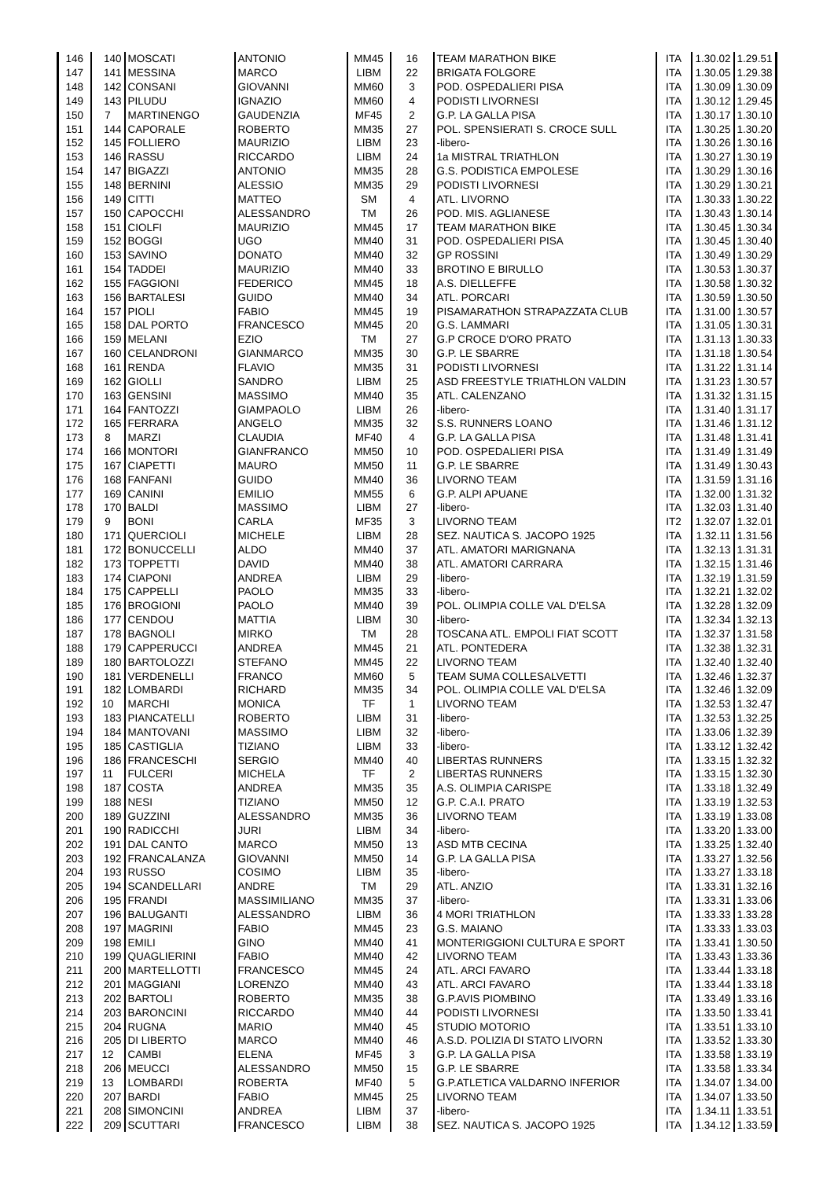| 146 | 140 | MOSCATI | ANTONIO | MM45 | 16 | TEAM MARATHON BIKE | ITA | 1.30.02 | 1.29.51 |
| 147 | 141 | MESSINA | MARCO | LIBM | 22 | BRIGATA FOLGORE | ITA | 1.30.05 | 1.29.38 |
| 148 | 142 | CONSANI | GIOVANNI | MM60 | 3 | POD. OSPEDALIERI PISA | ITA | 1.30.09 | 1.30.09 |
| 149 | 143 | PILUDU | IGNAZIO | MM60 | 4 | PODISTI LIVORNESI | ITA | 1.30.12 | 1.29.45 |
| 150 | 7 | MARTINENGO | GAUDENZIA | MF45 | 2 | G.P. LA GALLA PISA | ITA | 1.30.17 | 1.30.10 |
| 151 | 144 | CAPORALE | ROBERTO | MM35 | 27 | POL. SPENSIERATI S. CROCE SULL | ITA | 1.30.25 | 1.30.20 |
| 152 | 145 | FOLLIERO | MAURIZIO | LIBM | 23 | -libero- | ITA | 1.30.26 | 1.30.16 |
| 153 | 146 | RASSU | RICCARDO | LIBM | 24 | 1a MISTRAL TRIATHLON | ITA | 1.30.27 | 1.30.19 |
| 154 | 147 | BIGAZZI | ANTONIO | MM35 | 28 | G.S. PODISTICA EMPOLESE | ITA | 1.30.29 | 1.30.16 |
| 155 | 148 | BERNINI | ALESSIO | MM35 | 29 | PODISTI LIVORNESI | ITA | 1.30.29 | 1.30.21 |
| 156 | 149 | CITTI | MATTEO | SM | 4 | ATL. LIVORNO | ITA | 1.30.33 | 1.30.22 |
| 157 | 150 | CAPOCCHI | ALESSANDRO | TM | 26 | POD. MIS. AGLIANESE | ITA | 1.30.43 | 1.30.14 |
| 158 | 151 | CIOLFI | MAURIZIO | MM45 | 17 | TEAM MARATHON BIKE | ITA | 1.30.45 | 1.30.34 |
| 159 | 152 | BOGGI | UGO | MM40 | 31 | POD. OSPEDALIERI PISA | ITA | 1.30.45 | 1.30.40 |
| 160 | 153 | SAVINO | DONATO | MM40 | 32 | GP ROSSINI | ITA | 1.30.49 | 1.30.29 |
| 161 | 154 | TADDEI | MAURIZIO | MM40 | 33 | BROTINO E BIRULLO | ITA | 1.30.53 | 1.30.37 |
| 162 | 155 | FAGGIONI | FEDERICO | MM45 | 18 | A.S. DIELLEFFE | ITA | 1.30.58 | 1.30.32 |
| 163 | 156 | BARTALESI | GUIDO | MM40 | 34 | ATL. PORCARI | ITA | 1.30.59 | 1.30.50 |
| 164 | 157 | PIOLI | FABIO | MM45 | 19 | PISAMARATHON STRAPAZZATA CLUB | ITA | 1.31.00 | 1.30.57 |
| 165 | 158 | DAL PORTO | FRANCESCO | MM45 | 20 | G.S. LAMMARI | ITA | 1.31.05 | 1.30.31 |
| 166 | 159 | MELANI | EZIO | TM | 27 | G.P CROCE D'ORO PRATO | ITA | 1.31.13 | 1.30.33 |
| 167 | 160 | CELANDRONI | GIANMARCO | MM35 | 30 | G.P. LE SBARRE | ITA | 1.31.18 | 1.30.54 |
| 168 | 161 | RENDA | FLAVIO | MM35 | 31 | PODISTI LIVORNESI | ITA | 1.31.22 | 1.31.14 |
| 169 | 162 | GIOLLI | SANDRO | LIBM | 25 | ASD FREESTYLE TRIATHLON VALDIN | ITA | 1.31.23 | 1.30.57 |
| 170 | 163 | GENSINI | MASSIMO | MM40 | 35 | ATL. CALENZANO | ITA | 1.31.32 | 1.31.15 |
| 171 | 164 | FANTOZZI | GIAMPAOLO | LIBM | 26 | -libero- | ITA | 1.31.40 | 1.31.17 |
| 172 | 165 | FERRARA | ANGELO | MM35 | 32 | S.S. RUNNERS LOANO | ITA | 1.31.46 | 1.31.12 |
| 173 | 8 | MARZI | CLAUDIA | MF40 | 4 | G.P. LA GALLA PISA | ITA | 1.31.48 | 1.31.41 |
| 174 | 166 | MONTORI | GIANFRANCO | MM50 | 10 | POD. OSPEDALIERI PISA | ITA | 1.31.49 | 1.31.49 |
| 175 | 167 | CIAPETTI | MAURO | MM50 | 11 | G.P. LE SBARRE | ITA | 1.31.49 | 1.30.43 |
| 176 | 168 | FANFANI | GUIDO | MM40 | 36 | LIVORNO TEAM | ITA | 1.31.59 | 1.31.16 |
| 177 | 169 | CANINI | EMILIO | MM55 | 6 | G.P. ALPI APUANE | ITA | 1.32.00 | 1.31.32 |
| 178 | 170 | BALDI | MASSIMO | LIBM | 27 | -libero- | ITA | 1.32.03 | 1.31.40 |
| 179 | 9 | BONI | CARLA | MF35 | 3 | LIVORNO TEAM | IT2 | 1.32.07 | 1.32.01 |
| 180 | 171 | QUERCIOLI | MICHELE | LIBM | 28 | SEZ. NAUTICA S. JACOPO 1925 | ITA | 1.32.11 | 1.31.56 |
| 181 | 172 | BONUCCELLI | ALDO | MM40 | 37 | ATL. AMATORI MARIGNANA | ITA | 1.32.13 | 1.31.31 |
| 182 | 173 | TOPPETTI | DAVID | MM40 | 38 | ATL. AMATORI CARRARA | ITA | 1.32.15 | 1.31.46 |
| 183 | 174 | CIAPONI | ANDREA | LIBM | 29 | -libero- | ITA | 1.32.19 | 1.31.59 |
| 184 | 175 | CAPPELLI | PAOLO | MM35 | 33 | -libero- | ITA | 1.32.21 | 1.32.02 |
| 185 | 176 | BROGIONI | PAOLO | MM40 | 39 | POL. OLIMPIA COLLE VAL D'ELSA | ITA | 1.32.28 | 1.32.09 |
| 186 | 177 | CENDOU | MATTIA | LIBM | 30 | -libero- | ITA | 1.32.34 | 1.32.13 |
| 187 | 178 | BAGNOLI | MIRKO | TM | 28 | TOSCANA ATL. EMPOLI FIAT SCOTT | ITA | 1.32.37 | 1.31.58 |
| 188 | 179 | CAPPERUCCI | ANDREA | MM45 | 21 | ATL. PONTEDERA | ITA | 1.32.38 | 1.32.31 |
| 189 | 180 | BARTOLOZZI | STEFANO | MM45 | 22 | LIVORNO TEAM | ITA | 1.32.40 | 1.32.40 |
| 190 | 181 | VERDENELLI | FRANCO | MM60 | 5 | TEAM SUMA COLLESALVETTI | ITA | 1.32.46 | 1.32.37 |
| 191 | 182 | LOMBARDI | RICHARD | MM35 | 34 | POL. OLIMPIA COLLE VAL D'ELSA | ITA | 1.32.46 | 1.32.09 |
| 192 | 10 | MARCHI | MONICA | TF | 1 | LIVORNO TEAM | ITA | 1.32.53 | 1.32.47 |
| 193 | 183 | PIANCATELLI | ROBERTO | LIBM | 31 | -libero- | ITA | 1.32.53 | 1.32.25 |
| 194 | 184 | MANTOVANI | MASSIMO | LIBM | 32 | -libero- | ITA | 1.33.06 | 1.32.39 |
| 195 | 185 | CASTIGLIA | TIZIANO | LIBM | 33 | -libero- | ITA | 1.33.12 | 1.32.42 |
| 196 | 186 | FRANCESCHI | SERGIO | MM40 | 40 | LIBERTAS RUNNERS | ITA | 1.33.15 | 1.32.32 |
| 197 | 11 | FULCERI | MICHELA | TF | 2 | LIBERTAS RUNNERS | ITA | 1.33.15 | 1.32.30 |
| 198 | 187 | COSTA | ANDREA | MM35 | 35 | A.S. OLIMPIA CARISPE | ITA | 1.33.18 | 1.32.49 |
| 199 | 188 | NESI | TIZIANO | MM50 | 12 | G.P. C.A.I. PRATO | ITA | 1.33.19 | 1.32.53 |
| 200 | 189 | GUZZINI | ALESSANDRO | MM35 | 36 | LIVORNO TEAM | ITA | 1.33.19 | 1.33.08 |
| 201 | 190 | RADICCHI | JURI | LIBM | 34 | -libero- | ITA | 1.33.20 | 1.33.00 |
| 202 | 191 | DAL CANTO | MARCO | MM50 | 13 | ASD MTB CECINA | ITA | 1.33.25 | 1.32.40 |
| 203 | 192 | FRANCALANZA | GIOVANNI | MM50 | 14 | G.P. LA GALLA PISA | ITA | 1.33.27 | 1.32.56 |
| 204 | 193 | RUSSO | COSIMO | LIBM | 35 | -libero- | ITA | 1.33.27 | 1.33.18 |
| 205 | 194 | SCANDELLARI | ANDRE | TM | 29 | ATL. ANZIO | ITA | 1.33.31 | 1.32.16 |
| 206 | 195 | FRANDI | MASSIMILIANO | MM35 | 37 | -libero- | ITA | 1.33.31 | 1.33.06 |
| 207 | 196 | BALUGANTI | ALESSANDRO | LIBM | 36 | 4 MORI TRIATHLON | ITA | 1.33.33 | 1.33.28 |
| 208 | 197 | MAGRINI | FABIO | MM45 | 23 | G.S. MAIANO | ITA | 1.33.33 | 1.33.03 |
| 209 | 198 | EMILI | GINO | MM40 | 41 | MONTERIGGIONI CULTURA E SPORT | ITA | 1.33.41 | 1.30.50 |
| 210 | 199 | QUAGLIERINI | FABIO | MM40 | 42 | LIVORNO TEAM | ITA | 1.33.43 | 1.33.36 |
| 211 | 200 | MARTELLOTTI | FRANCESCO | MM45 | 24 | ATL. ARCI FAVARO | ITA | 1.33.44 | 1.33.18 |
| 212 | 201 | MAGGIANI | LORENZO | MM40 | 43 | ATL. ARCI FAVARO | ITA | 1.33.44 | 1.33.18 |
| 213 | 202 | BARTOLI | ROBERTO | MM35 | 38 | G.P.AVIS PIOMBINO | ITA | 1.33.49 | 1.33.16 |
| 214 | 203 | BARONCINI | RICCARDO | MM40 | 44 | PODISTI LIVORNESI | ITA | 1.33.50 | 1.33.41 |
| 215 | 204 | RUGNA | MARIO | MM40 | 45 | STUDIO MOTORIO | ITA | 1.33.51 | 1.33.10 |
| 216 | 205 | DI LIBERTO | MARCO | MM40 | 46 | A.S.D. POLIZIA DI STATO LIVORN | ITA | 1.33.52 | 1.33.30 |
| 217 | 12 | CAMBI | ELENA | MF45 | 3 | G.P. LA GALLA PISA | ITA | 1.33.58 | 1.33.19 |
| 218 | 206 | MEUCCI | ALESSANDRO | MM50 | 15 | G.P. LE SBARRE | ITA | 1.33.58 | 1.33.34 |
| 219 | 13 | LOMBARDI | ROBERTA | MF40 | 5 | G.P.ATLETICA VALDARNO INFERIOR | ITA | 1.34.07 | 1.34.00 |
| 220 | 207 | BARDI | FABIO | MM45 | 25 | LIVORNO TEAM | ITA | 1.34.07 | 1.33.50 |
| 221 | 208 | SIMONCINI | ANDREA | LIBM | 37 | -libero- | ITA | 1.34.11 | 1.33.51 |
| 222 | 209 | SCUTTARI | FRANCESCO | LIBM | 38 | SEZ. NAUTICA S. JACOPO 1925 | ITA | 1.34.12 | 1.33.59 |